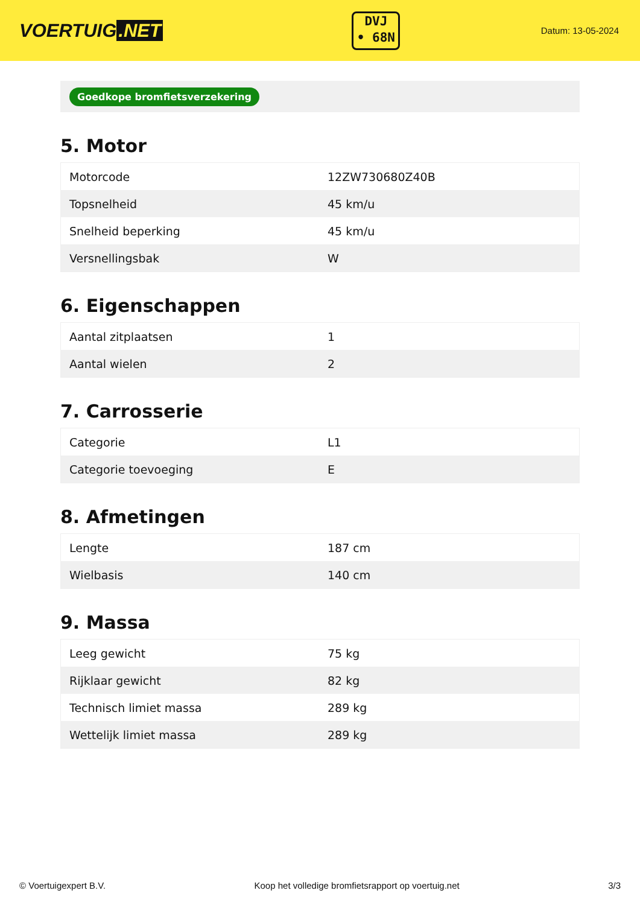VOERTUIG.NET
DVJ
• 68N
Datum: 13-05-2024
Goedkope bromfietsverzekering
5. Motor
| Motorcode | 12ZW730680Z40B |
| Topsnelheid | 45 km/u |
| Snelheid beperking | 45 km/u |
| Versnellingsbak | W |
6. Eigenschappen
| Aantal zitplaatsen | 1 |
| Aantal wielen | 2 |
7. Carrosserie
| Categorie | L1 |
| Categorie toevoeging | E |
8. Afmetingen
| Lengte | 187 cm |
| Wielbasis | 140 cm |
9. Massa
| Leeg gewicht | 75 kg |
| Rijklaar gewicht | 82 kg |
| Technisch limiet massa | 289 kg |
| Wettelijk limiet massa | 289 kg |
© Voertuigexpert B.V. Koop het volledige bromfietsrapport op voertuig.net 3/3